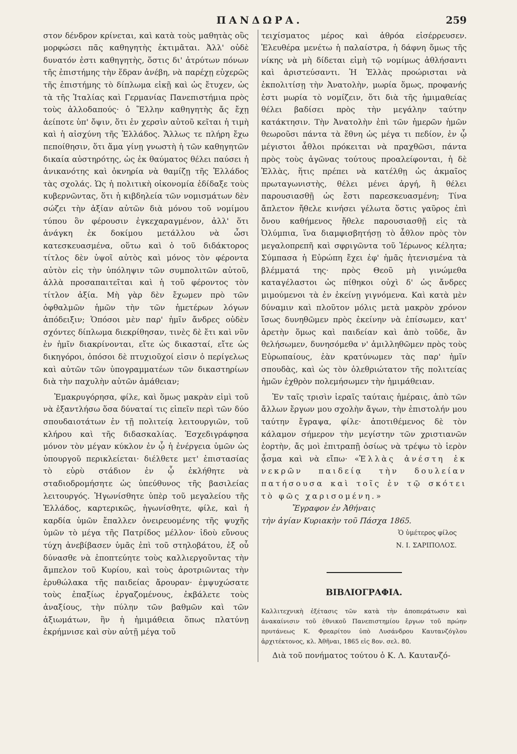ΠΑΝΔΩΡΑ. 259
στον δένδρον κρίνεται, καὶ κατὰ τοὺς μαθητὰς οὓς μορφώσει πᾶς καθηγητὴς ἐκτιμᾶται. Ἀλλ' οὐδὲ δυνατόν ἐστι καθηγητὴς, ὅστις δι' ἀτρύτων πόνων τῆς ἐπιστήμης τὴν ἕδραν ἀνέβη, νὰ παρέχῃ εὐχερῶς τῆς ἐπιστήμης τὸ δίπλωμα εἰκῇ καὶ ὡς ἔτυχεν, ὡς τὰ τῆς Ἰταλίας καὶ Γερμανίας Πανεπιστήμια πρὸς τοὺς ἀλλοδαπούς· ὁ Ἕλλην καθηγητὴς ἄς ἔχῃ ἀείποτε ὑπ' ὄψιν, ὅτι ἐν χερσὶν αὐτοῦ κεῖται ἡ τιμὴ καὶ ἡ αἰσχύνη τῆς Ἑλλάδος. Ἄλλως τε πλήρη ἔχω πεποίθησιν, ὅτι ἅμα γίνῃ γνωστὴ ἡ τῶν καθηγητῶν δικαία αὐστηρότης, ὡς ἐκ θαύματος θέλει παύσει ἡ ἀνικανότης καὶ ὀκνηρία νὰ θαμίζῃ τῆς Ἑλλάδος τὰς σχολάς. Ὡς ἡ πολιτικὴ οἰκονομία ἐδίδαξε τοὺς κυβερνῶντας, ὅτι ἡ κιβδηλεία τῶν νομισμάτων δὲν σώζει τὴν ἀξίαν αὐτῶν διὰ μόνου τοῦ νομίμου τύπου ὃν φέρουσιν ἐγκεχαραγμένον, ἀλλ' ὅτι ἀνάγκη ἐκ δοκίμου μετάλλου νὰ ὦσι κατεσκευασμένα, οὕτω καὶ ὁ τοῦ διδάκτορος τίτλος δὲν ὑψοῖ αὐτὸς καὶ μόνος τὸν φέροντα αὐτὸν εἰς τὴν ὑπόληψιν τῶν συμπολιτῶν αὐτοῦ, ἀλλὰ προσαπαιτεῖται καὶ ἡ τοῦ φέροντος τὸν τίτλον ἀξία. Μὴ γὰρ δὲν ἔχωμεν πρὸ τῶν ὀφθαλμῶν ἡμῶν τὴν τῶν ἡμετέρων λόγων ἀπόδειξιν; Ὁπόσοι μὲν παρ' ἡμῖν ἄνδρες οὐδὲν σχόντες δίπλωμα διεκρίθησαν, τινὲς δὲ ἔτι καὶ νῦν ἐν ἡμῖν διακρίνονται, εἴτε ὡς δικασταί, εἴτε ὡς δικηγόροι, ὁπόσοι δὲ πτυχιοῦχοί εἰσιν ὁ περίγελως καὶ αὐτῶν τῶν ὑπογραμματέων τῶν δικαστηρίων διὰ τὴν παχυλὴν αὐτῶν ἀμάθειαν;
Ἐμακρυγόρησα, φίλε, καὶ ὅμως μακρὰν εἰμὶ τοῦ νὰ ἐξαντλήσω ὅσα δύναταί τις εἰπεῖν περὶ τῶν δύο σπουδαιοτάτων ἐν τῇ πολιτείᾳ λειτουργιῶν, τοῦ κλήρου καὶ τῆς διδασκαλίας. Ἐσχεδιγράφησα μόνον τὸν μέγαν κύκλον ἐν ᾧ ἡ ἐνέργεια ὑμῶν ὡς ὑπουργοῦ περικλείεται· διέλθετε μετ' ἐπιστασίας τὸ εὐρὺ στάδιον ἐν ᾧ ἐκλήθητε νὰ σταδιοδρομήσητε ὡς ὑπεύθυνος τῆς βασιλείας λειτουργός. Ἠγωνίσθητε ὑπὲρ τοῦ μεγαλείου τῆς Ἑλλάδος, καρτερικῶς, ἠγωνίσθητε, φίλε, καὶ ἡ καρδία ὑμῶν ἔπαλλεν ὀνειρευομένης τῆς ψυχῆς ὑμῶν τὸ μέγα τῆς Πατρίδος μέλλον· ἰδοὺ εὔνους τύχη ἀνεβίβασεν ὑμᾶς ἐπὶ τοῦ στηλοβάτου, ἐξ οὗ δύνασθε νὰ ἐποπτεύητε τοὺς καλλιεργοῦντας τὴν ἄμπελον τοῦ Κυρίου, καὶ τοὺς ἀροτριῶντας τὴν ἐρυθώλακα τῆς παιδείας ἄρουραν· ἐμψυχώσατε τοὺς ἐπαξίως ἐργαζομένους, ἐκβάλετε τοὺς ἀναξίους, τὴν πύλην τῶν βαθμῶν καὶ τῶν ἀξιωμάτων, ἣν ἡ ἡμιμάθεια ὅπως πλατύνῃ ἐκρήμνισε καὶ σὺν αὐτῇ μέγα τοῦ
τειχίσματος μέρος καὶ ἀθρόα εἰσέρρευσεν. Ἐλευθέρα μενέτω ἡ παλαίστρα, ἡ δάφνη ὅμως τῆς νίκης νὰ μὴ δίδεται εἰμὴ τῷ νομίμως ἀθλήσαντι καὶ ἀριστεύσαντι. Ἡ Ἑλλὰς προώρισται νὰ ἐκπολιτίσῃ τὴν Ἀνατολὴν, μωρία ὅμως, προφανής ἐστι μωρία τὸ νομίζειν, ὅτι διὰ τῆς ἡμιμαθείας θέλει βαδίσει πρὸς τὴν μεγάλην ταύτην κατάκτησιν. Τὴν Ἀνατολὴν ἐπὶ τῶν ἡμερῶν ἡμῶν θεωροῦσι πάντα τὰ ἔθνη ὡς μέγα τι πεδίον, ἐν ᾧ μέγιστοι ἆθλοι πρόκειται νὰ πραχθῶσι, πάντα πρὸς τοὺς ἀγῶνας τούτους προαλείφονται, ἡ δὲ Ἑλλὰς, ἥτις πρέπει νὰ κατέλθῃ ὡς ἀκμαῖος πρωταγωνιστὴς, θέλει μένει ἀργή, ἢ θέλει παρουσιασθῇ ὡς ἔστι παρεσκευασμένη; Τίνα ἄπλετον ἤθελε κινήσει γέλωτα ὅστις γαῦρος ἐπὶ ὄνου καθήμενος ἤθελε παρουσιασθῇ εἰς τὰ Ὀλύμπια, ἵνα διαμφισβητήσῃ τὸ ἆθλον πρὸς τὸν μεγαλοπρεπῆ καὶ σφριγῶντα τοῦ Ἱέρωνος κέλητα; Σύμπασα ἡ Εὐρώπη ἔχει ἐφ' ἡμᾶς ἠτενισμένα τὰ βλέμματά της· πρὸς Θεοῦ μὴ γινώμεθα καταγέλαστοι ὡς πίθηκοι οὐχὶ δ' ὡς ἄνδρες μιμούμενοι τὰ ἐν ἐκείνῃ γιγνόμενα. Καὶ κατὰ μὲν δύναμιν καὶ πλοῦτον μόλις μετὰ μακρὸν χρόνον ἴσως δυνηθῶμεν πρὸς ἐκείνην νὰ ἐπίσωμεν, κατ' ἀρετὴν ὅμως καὶ παιδείαν καὶ ἀπὸ τοῦδε, ἂν θελήσωμεν, δυνησόμεθα ν' ἁμιλληθῶμεν πρὸς τοὺς Εὐρωπαίους, ἐὰν κρατύνωμεν τὰς παρ' ἡμῖν σπουδὰς, καὶ ὡς τὸν ὀλεθριώτατον τῆς πολιτείας ἡμῶν ἐχθρὸν πολεμήσωμεν τὴν ἡμιμάθειαν.
Ἐν ταῖς τρισὶν ἱεραῖς ταύταις ἡμέραις, ἀπὸ τῶν ἄλλων ἔργων μου σχολὴν ἄγων, τὴν ἐπιστολήν μου ταύτην ἔγραψα, φίλε· ἀποτιθέμενος δὲ τὸν κάλαμον σήμερον τὴν μεγίστην τῶν χριστιανῶν ἑορτὴν, ἄς μοὶ ἐπιτραπῇ ὁσίως νὰ τρέψω τὸ ἱερὸν ᾆσμα καὶ νὰ εἴπω· «Ἑλλὰς ἀνέστη ἐκ νεκρῶν παιδείᾳ τὴν δουλείαν πατήσουσα καὶ τοῖς ἐν τῷ σκότει τὸ φῶς χαρισομένη.»
Ἔγραφον ἐν Ἀθήναις
τὴν ἁγίαν Κυριακὴν τοῦ Πάσχα 1865.
Ὁ ὑμέτερος φίλος
Ν. Ι. ΣΑΡΙΠΟΛΟΣ.
ΒΙΒΛΙΟΓΡΑΦΙΑ.
Καλλιτεχνικὴ ἐξέτασις τῶν κατὰ τὴν ἀποπεράτωσιν καὶ ἀνακαίνισιν τοῦ ἐθνικοῦ Πανεπιστημίου ἔργων τοῦ πρώην πρυτάνεως Κ. Φρεαρίτου ὑπὸ Λυσάνδρου Καυτανζόγλου ἀρχιτέκτονος, κλ. Ἀθῆναι, 1865 εἰς 8ον. σελ. 80.
Διὰ τοῦ πονήματος τούτου ὁ Κ. Λ. Καυτανζό-